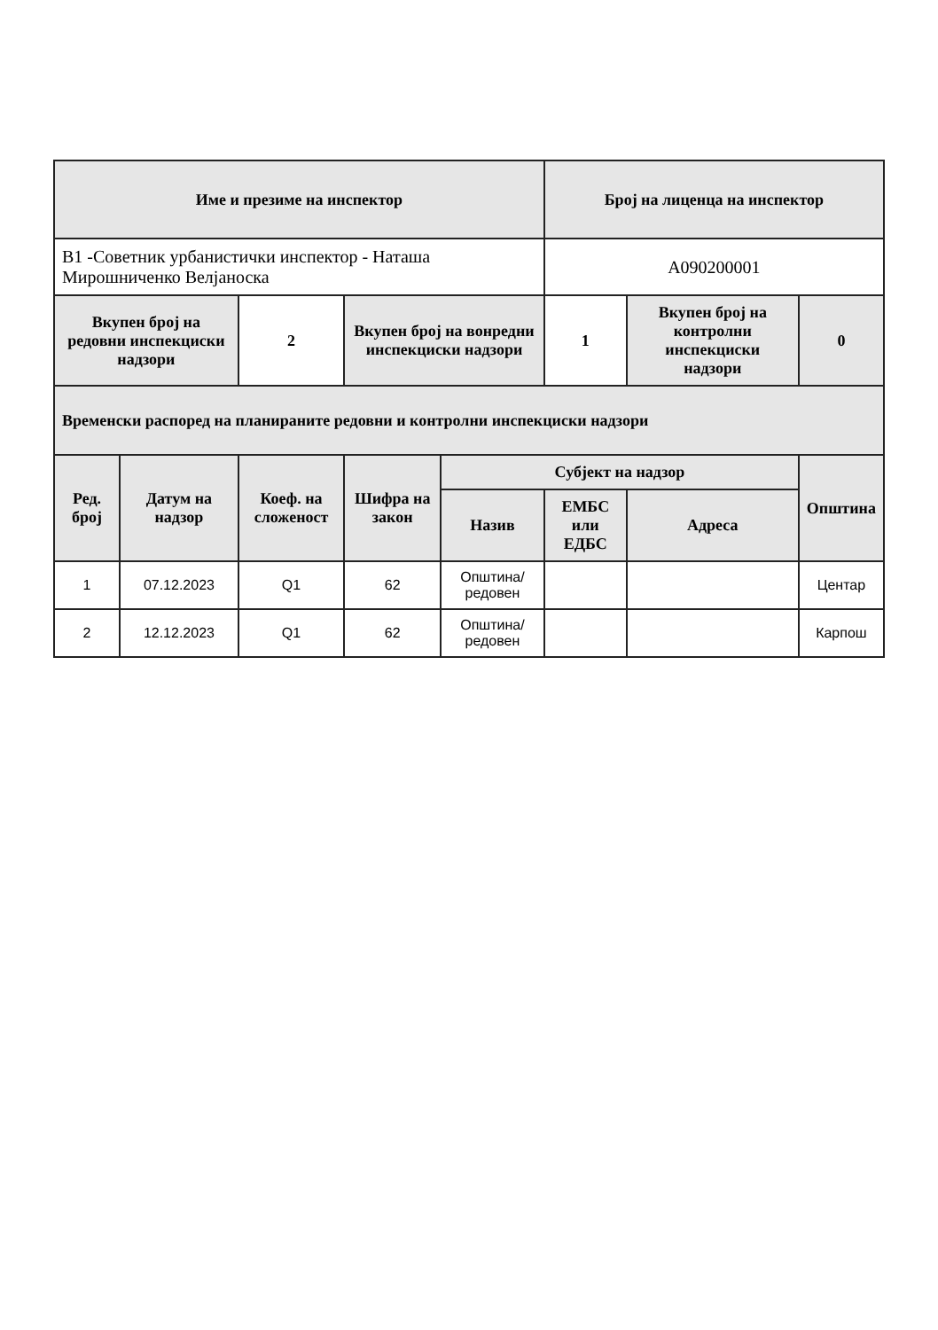| Име и презиме на инспектор | | | | | Број на лиценца на инспектор | | |
| --- | --- | --- | --- | --- | --- | --- | --- |
| В1 -Советник урбанистички инспектор - Наташа Мирошниченко Велјаноска | | | | | А090200001 | | |
| Вкупен број на редовни инспекциски надзори | | 2 | Вкупен број на вонредни инспекциски надзори | | 1 | Вкупен број на контролни инспекциски надзори | 0 |
| Временски распоред на планираните редовни и контролни инспекциски надзори | | | | | | | |
| Ред. број | Датум на надзор | Коеф. на сложеност | Шифра на закон | Субјект на надзор | | | Општина |
| | | | | Назив | ЕМБС или ЕДБС | Адреса | |
| 1 | 07.12.2023 | Q1 | 62 | Општина/редовен | | | Центар |
| 2 | 12.12.2023 | Q1 | 62 | Општина/редовен | | | Карпош |